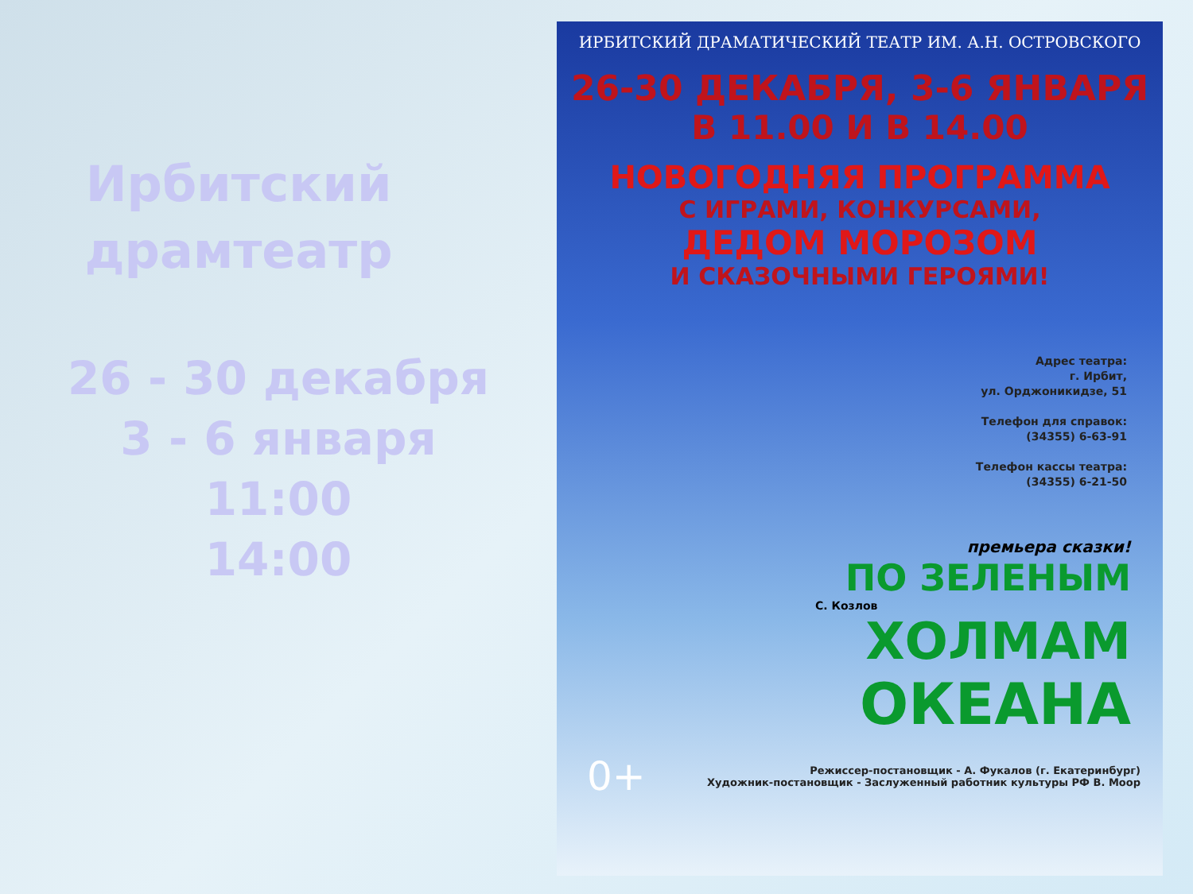Ирбитский
драмтеатр
26 - 30 декабря
3 - 6 января
11:00
14:00
ИРБИТСКИЙ ДРАМАТИЧЕСКИЙ ТЕАТР ИМ. А.Н. ОСТРОВСКОГО
26-30 ДЕКАБРЯ, 3-6 ЯНВАРЯ
В 11.00 И В 14.00
НОВОГОДНЯЯ ПРОГРАММА
С ИГРАМИ, КОНКУРСАМИ,
ДЕДОМ МОРОЗОМ
И СКАЗОЧНЫМИ ГЕРОЯМИ!
Адрес театра:
г. Ирбит,
ул. Орджоникидзе, 51
Телефон для справок:
(34355) 6-63-91
Телефон кассы театра:
(34355) 6-21-50
премьера сказки!
ПО ЗЕЛЕНЫМ
С. Козлов
ХОЛМАМ
ОКЕАНА
0+
Режиссер-постановщик - А. Фукалов (г. Екатеринбург)
Художник-постановщик - Заслуженный работник культуры РФ В. Моор